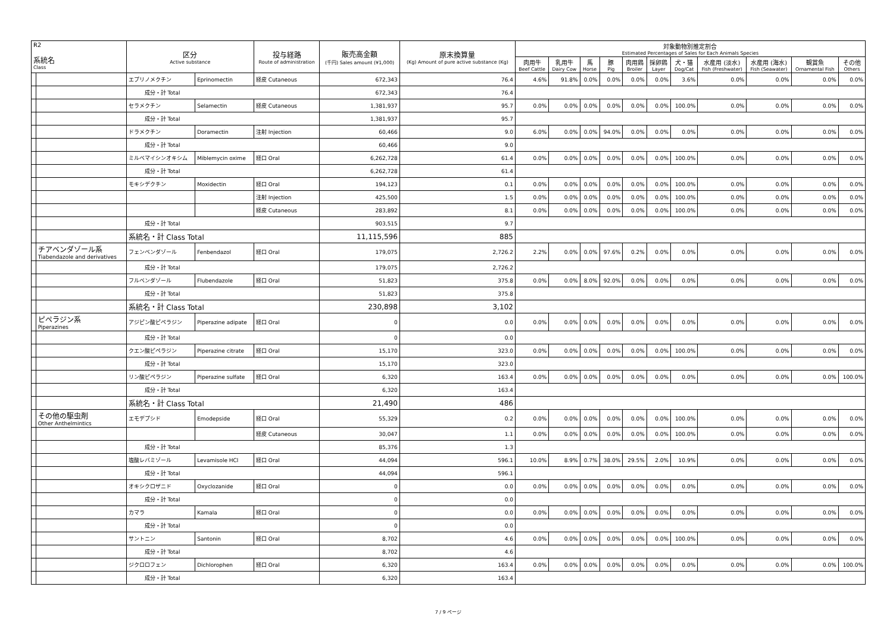| R2 系統名 Class | | 区分 Active substance | | 投与経路 Route of administration | 販売高金額 (千円) Sales amount (¥1,000) | 原末換算量 (Kg) Amount of pure active substance (Kg) | 対象動物別推定割合 Estimated Percentages of Sales for Each Animals Species | | | | | | | | | | |
| --- | --- | --- | --- | --- | --- | --- | --- | --- | --- | --- | --- | --- | --- | --- | --- | --- | --- |
| | | | | | | | 肉用牛 Beef Cattle | 乳用牛 Dairy Cow | 馬 Horse | 豚 Pig | 肉用鶏 Broiler | 採卵鶏 Layer | 犬・猫 Dog/Cat | 水産用 (淡水) Fish (Freshwater) | 水産用 (海水) Fish (Seawater) | 観賞魚 Ornamental Fish | その他 Others |
| | | エプリノメクチン | Eprinomectin | 経皮 Cutaneous | 672,343 | 76.4 | 4.6% | 91.8% | 0.0% | 0.0% | 0.0% | 0.0% | 3.6% | 0.0% | 0.0% | 0.0% | 0.0% |
| | | 成分・計 Total | | | 672,343 | 76.4 | | | | | | | | | | | |
| | | セラメクチン | Selamectin | 経皮 Cutaneous | 1,381,937 | 95.7 | 0.0% | 0.0% | 0.0% | 0.0% | 0.0% | 0.0% | 100.0% | 0.0% | 0.0% | 0.0% | 0.0% |
| | | 成分・計 Total | | | 1,381,937 | 95.7 | | | | | | | | | | | |
| | | ドラメクチン | Doramectin | 注射 Injection | 60,466 | 9.0 | 6.0% | 0.0% | 0.0% | 94.0% | 0.0% | 0.0% | 0.0% | 0.0% | 0.0% | 0.0% | 0.0% |
| | | 成分・計 Total | | | 60,466 | 9.0 | | | | | | | | | | | |
| | | ミルベマイシンオキシム | Miblemycin oxime | 経口 Oral | 6,262,728 | 61.4 | 0.0% | 0.0% | 0.0% | 0.0% | 0.0% | 0.0% | 100.0% | 0.0% | 0.0% | 0.0% | 0.0% |
| | | 成分・計 Total | | | 6,262,728 | 61.4 | | | | | | | | | | | |
| | | モキシデクチン | Moxidectin | 経口 Oral | 194,123 | 0.1 | 0.0% | 0.0% | 0.0% | 0.0% | 0.0% | 0.0% | 100.0% | 0.0% | 0.0% | 0.0% | 0.0% |
| | | | | 注射 Injection | 425,500 | 1.5 | 0.0% | 0.0% | 0.0% | 0.0% | 0.0% | 0.0% | 100.0% | 0.0% | 0.0% | 0.0% | 0.0% |
| | | | | 経皮 Cutaneous | 283,892 | 8.1 | 0.0% | 0.0% | 0.0% | 0.0% | 0.0% | 0.0% | 100.0% | 0.0% | 0.0% | 0.0% | 0.0% |
| | | 成分・計 Total | | | 903,515 | 9.7 | | | | | | | | | | | |
| | | 系統名・計 Class Total | | | 11,115,596 | 885 | | | | | | | | | | | |
| | チアベンダゾール系 Tiabendazole and derivatives | フェンベンダゾール | Fenbendazol | 経口 Oral | 179,075 | 2,726.2 | 2.2% | 0.0% | 0.0% | 97.6% | 0.2% | 0.0% | 0.0% | 0.0% | 0.0% | 0.0% | 0.0% |
| | | 成分・計 Total | | | 179,075 | 2,726.2 | | | | | | | | | | | |
| | | フルベンダゾール | Flubendazole | 経口 Oral | 51,823 | 375.8 | 0.0% | 0.0% | 8.0% | 92.0% | 0.0% | 0.0% | 0.0% | 0.0% | 0.0% | 0.0% | 0.0% |
| | | 成分・計 Total | | | 51,823 | 375.8 | | | | | | | | | | | |
| | | 系統名・計 Class Total | | | 230,898 | 3,102 | | | | | | | | | | | |
| | ピペラジン系 Piperazines | アジピン酸ピペラジン | Piperazine adipate | 経口 Oral | 0 | 0.0 | 0.0% | 0.0% | 0.0% | 0.0% | 0.0% | 0.0% | 0.0% | 0.0% | 0.0% | 0.0% | 0.0% |
| | | 成分・計 Total | | | 0 | 0.0 | | | | | | | | | | | |
| | | クエン酸ピペラジン | Piperazine citrate | 経口 Oral | 15,170 | 323.0 | 0.0% | 0.0% | 0.0% | 0.0% | 0.0% | 0.0% | 100.0% | 0.0% | 0.0% | 0.0% | 0.0% |
| | | 成分・計 Total | | | 15,170 | 323.0 | | | | | | | | | | | |
| | | リン酸ピペラジン | Piperazine sulfate | 経口 Oral | 6,320 | 163.4 | 0.0% | 0.0% | 0.0% | 0.0% | 0.0% | 0.0% | 0.0% | 0.0% | 0.0% | 0.0% | 100.0% |
| | | 成分・計 Total | | | 6,320 | 163.4 | | | | | | | | | | | |
| | | 系統名・計 Class Total | | | 21,490 | 486 | | | | | | | | | | | |
| | その他の駆虫剤 Other Anthelmintics | エモデプシド | Emodepside | 経口 Oral | 55,329 | 0.2 | 0.0% | 0.0% | 0.0% | 0.0% | 0.0% | 0.0% | 100.0% | 0.0% | 0.0% | 0.0% | 0.0% |
| | | | | 経皮 Cutaneous | 30,047 | 1.1 | 0.0% | 0.0% | 0.0% | 0.0% | 0.0% | 0.0% | 100.0% | 0.0% | 0.0% | 0.0% | 0.0% |
| | | 成分・計 Total | | | 85,376 | 1.3 | | | | | | | | | | | |
| | | 塩酸レバミゾール | Levamisole HCl | 経口 Oral | 44,094 | 596.1 | 10.0% | 8.9% | 0.7% | 38.0% | 29.5% | 2.0% | 10.9% | 0.0% | 0.0% | 0.0% | 0.0% |
| | | 成分・計 Total | | | 44,094 | 596.1 | | | | | | | | | | | |
| | | オキシクロザニド | Oxyclozanide | 経口 Oral | 0 | 0.0 | 0.0% | 0.0% | 0.0% | 0.0% | 0.0% | 0.0% | 0.0% | 0.0% | 0.0% | 0.0% | 0.0% |
| | | 成分・計 Total | | | 0 | 0.0 | | | | | | | | | | | |
| | | カマラ | Kamala | 経口 Oral | 0 | 0.0 | 0.0% | 0.0% | 0.0% | 0.0% | 0.0% | 0.0% | 0.0% | 0.0% | 0.0% | 0.0% | 0.0% |
| | | 成分・計 Total | | | 0 | 0.0 | | | | | | | | | | | |
| | | サントニン | Santonin | 経口 Oral | 8,702 | 4.6 | 0.0% | 0.0% | 0.0% | 0.0% | 0.0% | 0.0% | 100.0% | 0.0% | 0.0% | 0.0% | 0.0% |
| | | 成分・計 Total | | | 8,702 | 4.6 | | | | | | | | | | | |
| | | ジクロロフェン | Dichlorophen | 経口 Oral | 6,320 | 163.4 | 0.0% | 0.0% | 0.0% | 0.0% | 0.0% | 0.0% | 0.0% | 0.0% | 0.0% | 0.0% | 100.0% |
| | | 成分・計 Total | | | 6,320 | 163.4 | | | | | | | | | | | |
7 / 9 ページ